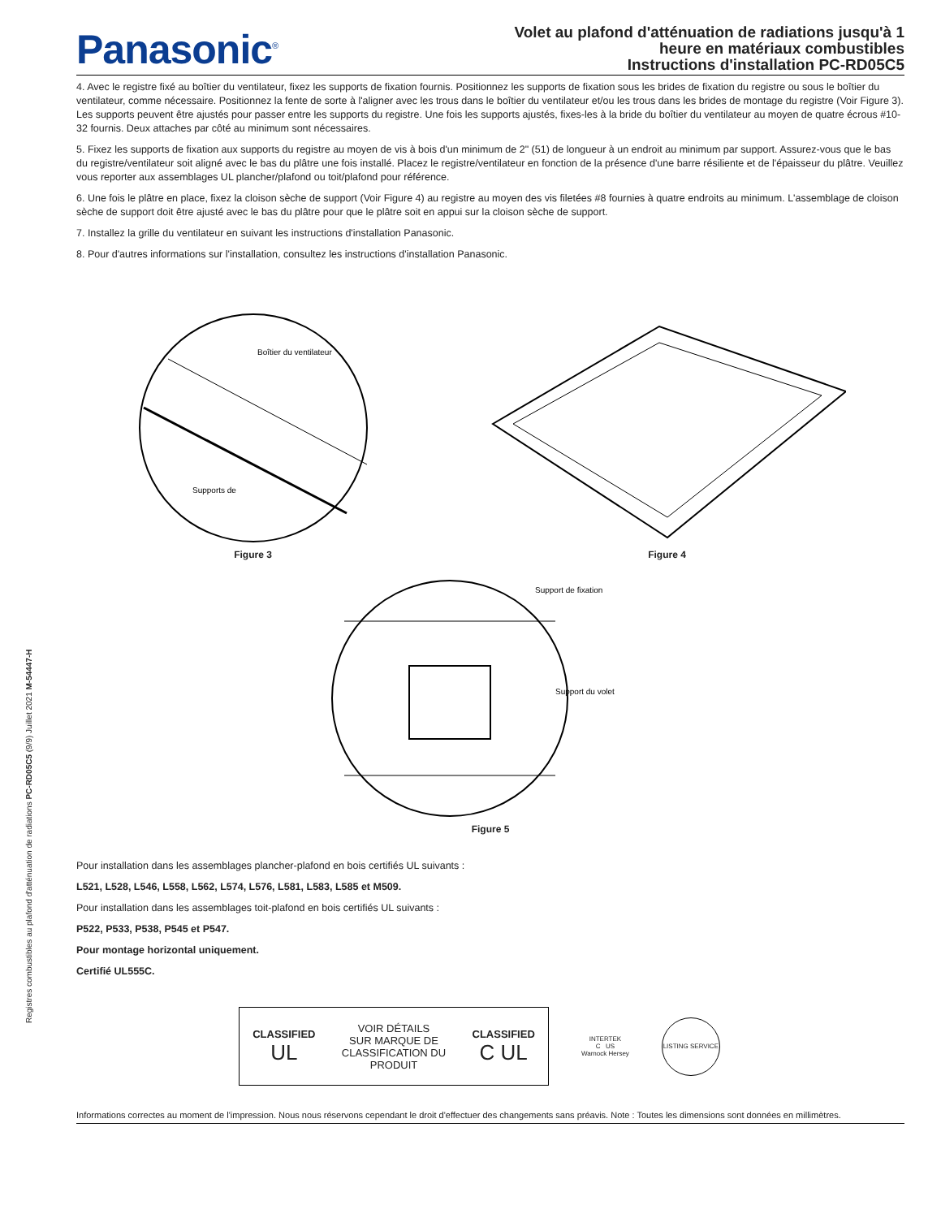Registres combustibles au plafond d'atténuation de radiations PC-RD05C5 (9/9) Juillet 2021 M-54447-H
Panasonic<sup>®</sup>
Volet au plafond d'atténuation de radiations jusqu'à 1
heure en matériaux combustibles
Instructions d'installation PC-RD05C5
4. Avec le registre fixé au boîtier du ventilateur, fixez les supports de fixation fournis. Positionnez les supports de fixation sous les brides de fixation du registre ou sous le boîtier du ventilateur, comme nécessaire. Positionnez la fente de sorte à l'aligner avec les trous dans le boîtier du ventilateur et/ou les trous dans les brides de montage du registre (Voir Figure 3). Les supports peuvent être ajustés pour passer entre les supports du registre. Une fois les supports ajustés, fixes-les à la bride du boîtier du ventilateur au moyen de quatre écrous #10-32 fournis. Deux attaches par côté au minimum sont nécessaires.
5. Fixez les supports de fixation aux supports du registre au moyen de vis à bois d'un minimum de 2" (51) de longueur à un endroit au minimum par support. Assurez-vous que le bas du registre/ventilateur soit aligné avec le bas du plâtre une fois installé. Placez le registre/ventilateur en fonction de la présence d'une barre résiliente et de l'épaisseur du plâtre. Veuillez vous reporter aux assemblages UL plancher/plafond ou toit/plafond pour référence.
6. Une fois le plâtre en place, fixez la cloison sèche de support (Voir Figure 4) au registre au moyen des vis filetées #8 fournies à quatre endroits au minimum. L'assemblage de cloison sèche de support doit être ajusté avec le bas du plâtre pour que le plâtre soit en appui sur la cloison sèche de support.
7. Installez la grille du ventilateur en suivant les instructions d'installation Panasonic.
8. Pour d'autres informations sur l'installation, consultez les instructions d'installation Panasonic.
Boîtier du ventilateur
Supports de
Figure 3
Figure 4
Support de fixation
Support du volet
Figure 5
Pour installation dans les assemblages plancher-plafond en bois certifiés UL suivants :
L521, L528, L546, L558, L562, L574, L576, L581, L583, L585 et M509.
Pour installation dans les assemblages toit-plafond en bois certifiés UL suivants :
P522, P533, P538, P545 et P547.
Pour montage horizontal uniquement.
Certifié UL555C.
CLASSIFIED
UL
VOIR DÉTAILS
SUR MARQUE DE
CLASSIFICATION DU
PRODUIT
CLASSIFIED
C UL
INTERTEK
C US
Warnock Hersey
LISTING SERVICE
Informations correctes au moment de l'impression. Nous nous réservons cependant le droit d'effectuer des changements sans préavis. Note : Toutes les dimensions sont données en millimètres.